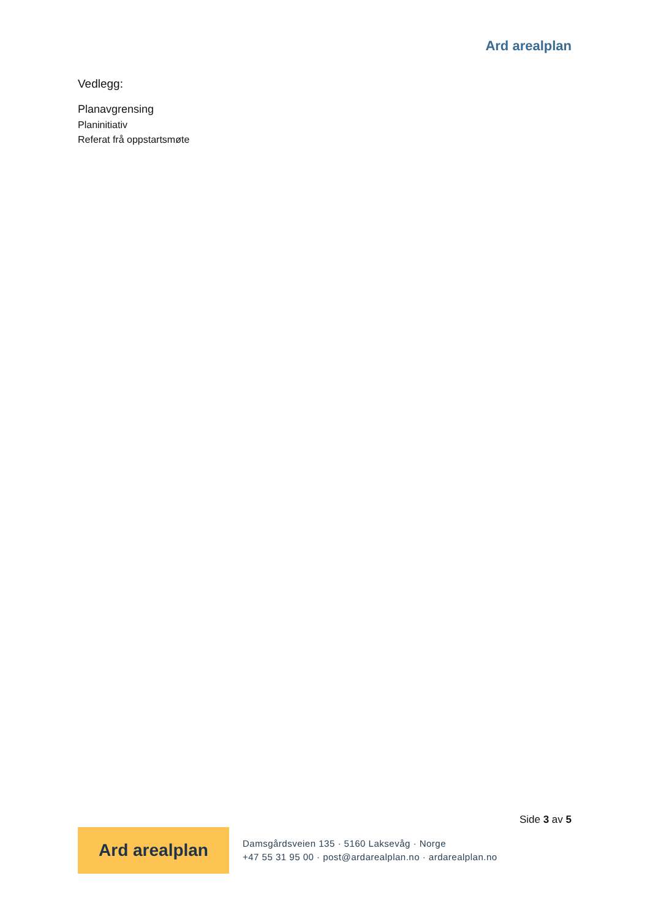Ard arealplan
Vedlegg:
Planavgrensing
Planinitiativ
Referat frå oppstartsmøte
Side 3 av 5
Ard arealplan
Damsgårdsveien 135 · 5160 Laksevåg · Norge
+47 55 31 95 00 · post@ardarealplan.no · ardarealplan.no